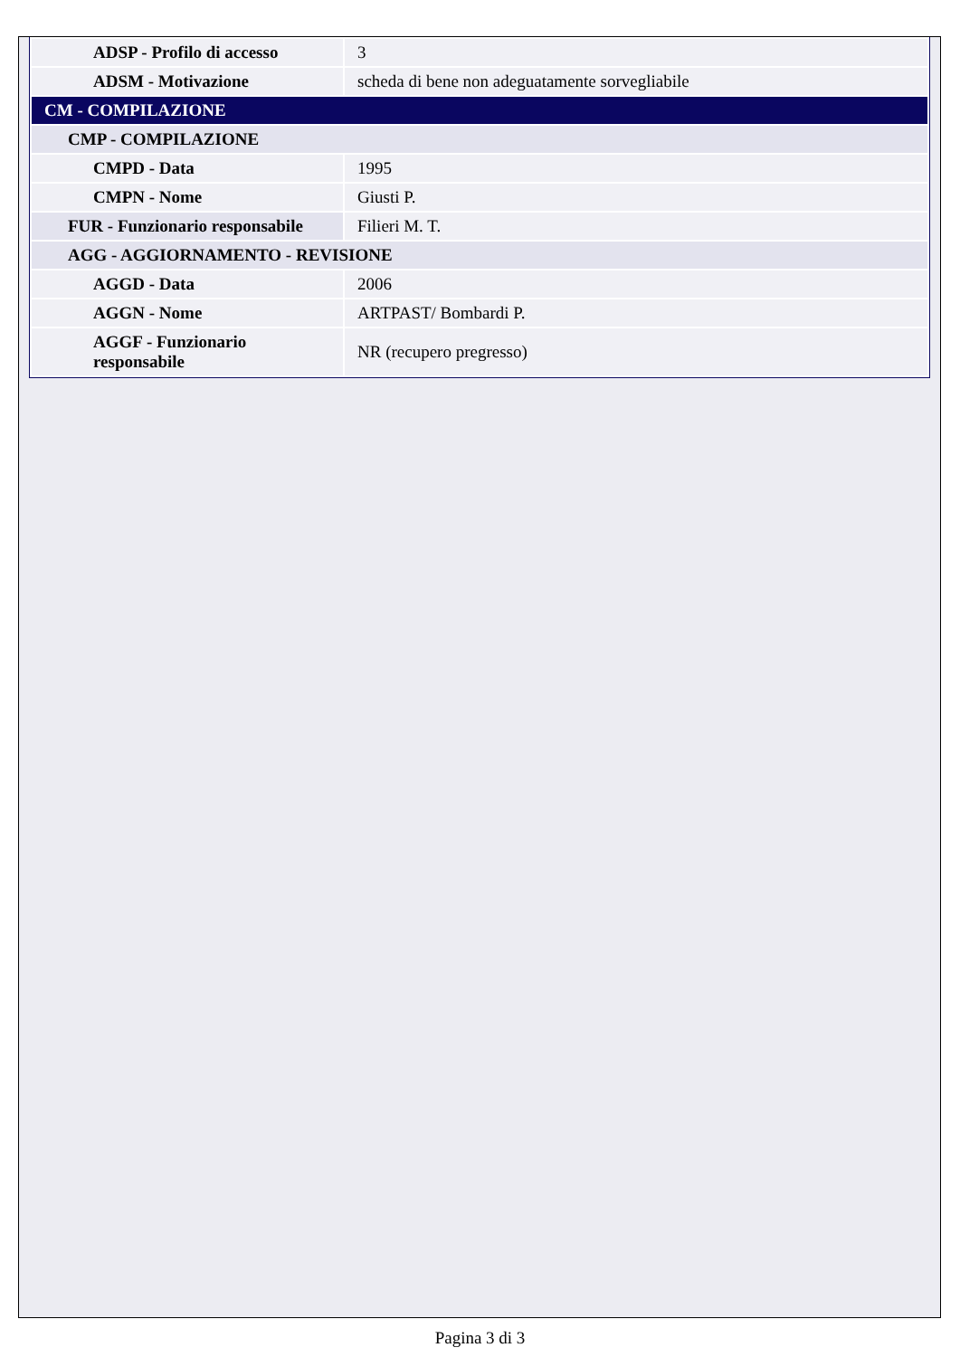| ADSP - Profilo di accesso | 3 |
| ADSM - Motivazione | scheda di bene non adeguatamente sorvegliabile |
| CM - COMPILAZIONE | |
| CMP - COMPILAZIONE | |
| CMPD - Data | 1995 |
| CMPN - Nome | Giusti P. |
| FUR - Funzionario responsabile | Filieri M. T. |
| AGG - AGGIORNAMENTO - REVISIONE | |
| AGGD - Data | 2006 |
| AGGN - Nome | ARTPAST/ Bombardi P. |
| AGGF - Funzionario responsabile | NR (recupero pregresso) |
Pagina 3 di 3